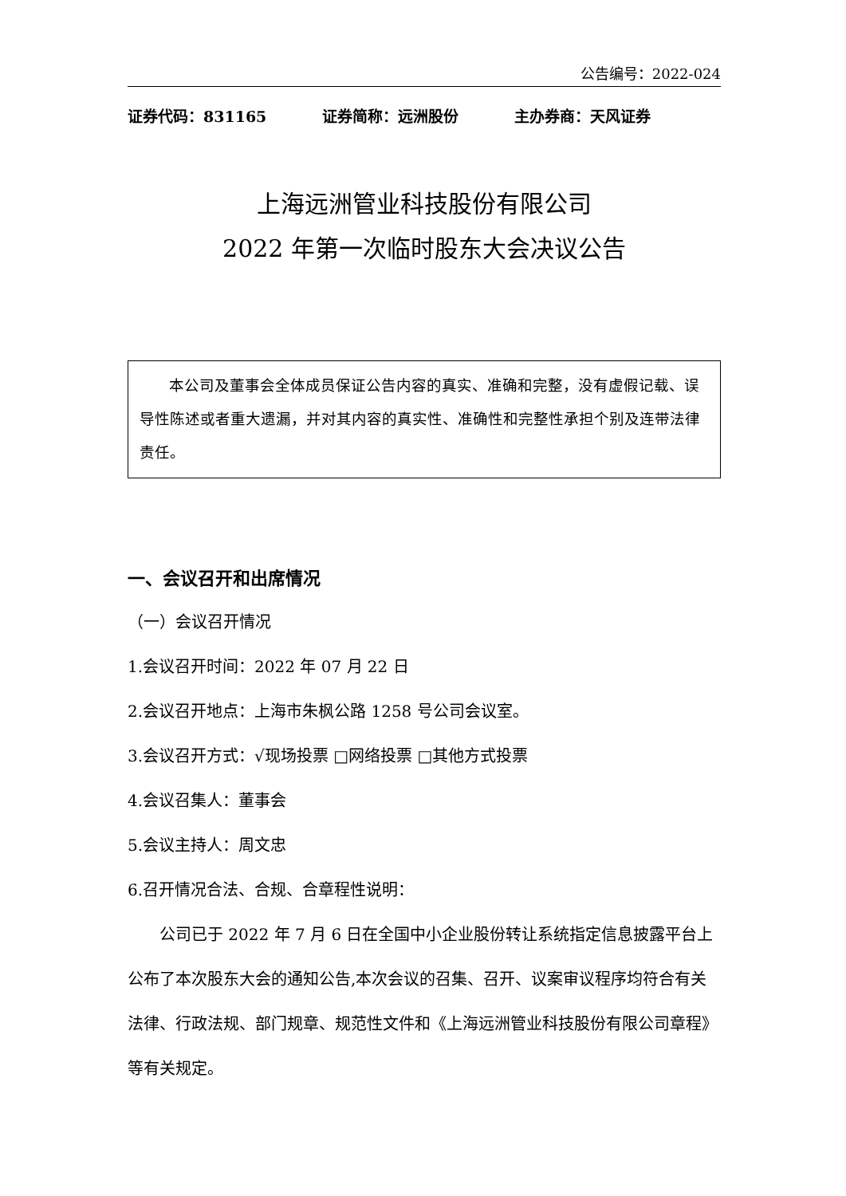公告编号：2022-024
证券代码：831165 证券简称：远洲股份 主办券商：天风证券
上海远洲管业科技股份有限公司
2022 年第一次临时股东大会决议公告
本公司及董事会全体成员保证公告内容的真实、准确和完整，没有虚假记载、误导性陈述或者重大遗漏，并对其内容的真实性、准确性和完整性承担个别及连带法律责任。
一、会议召开和出席情况
（一）会议召开情况
1.会议召开时间：2022 年 07 月 22 日
2.会议召开地点：上海市朱枫公路 1258 号公司会议室。
3.会议召开方式：√现场投票 □网络投票 □其他方式投票
4.会议召集人：董事会
5.会议主持人：周文忠
6.召开情况合法、合规、合章程性说明：
公司已于 2022 年 7 月 6 日在全国中小企业股份转让系统指定信息披露平台上公布了本次股东大会的通知公告,本次会议的召集、召开、议案审议程序均符合有关法律、行政法规、部门规章、规范性文件和《上海远洲管业科技股份有限公司章程》等有关规定。